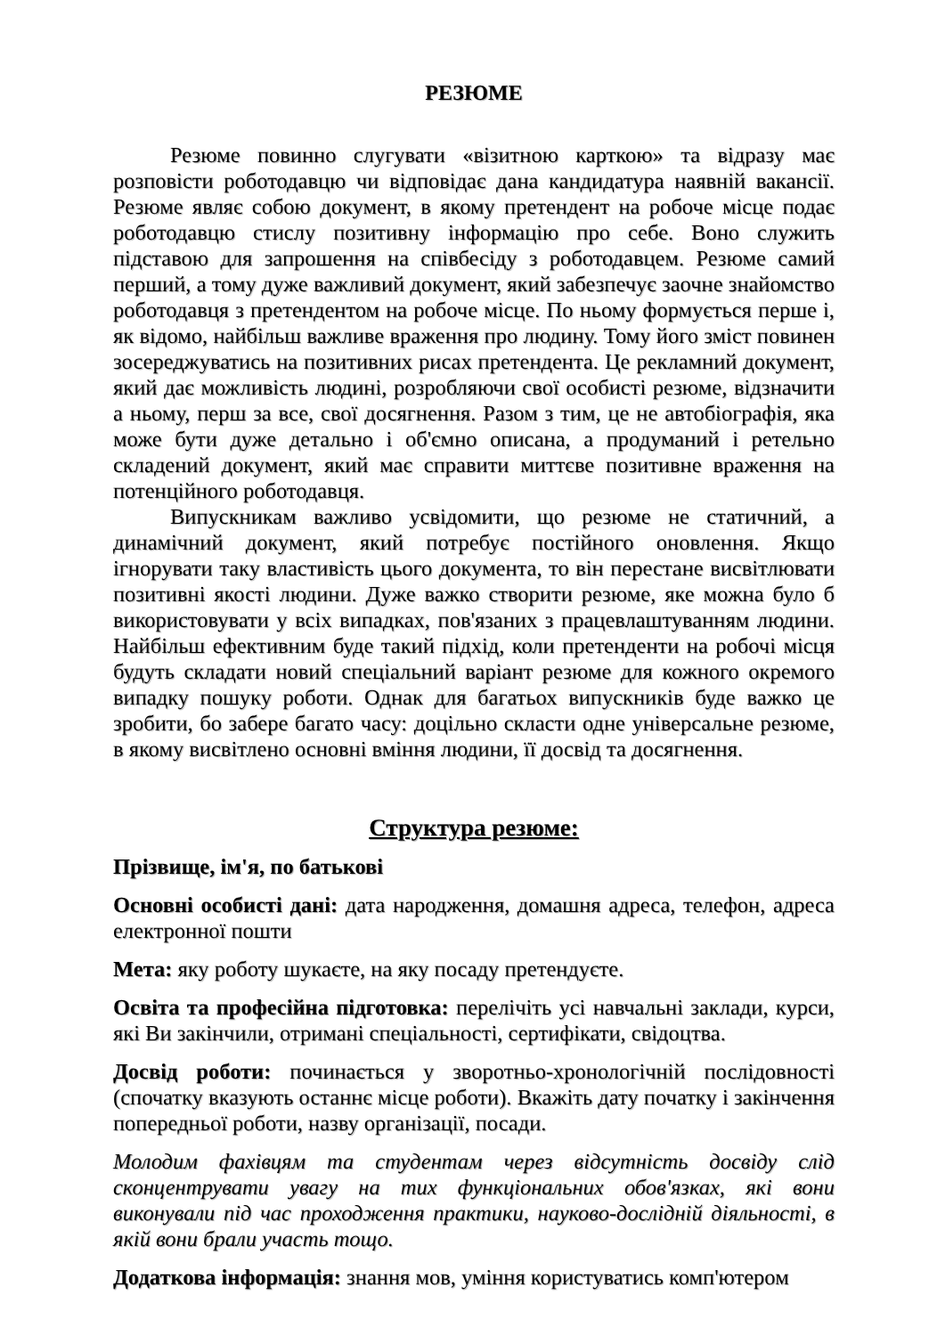РЕЗЮМЕ
Резюме повинно слугувати «візитною карткою» та відразу має розповісти роботодавцю чи відповідає дана кандидатура наявній вакансії. Резюме являє собою документ, в якому претендент на робоче місце подає роботодавцю стислу позитивну інформацію про себе. Воно служить підставою для запрошення на співбесіду з роботодавцем. Резюме самий перший, а тому дуже важливий документ, який забезпечує заочне знайомство роботодавця з претендентом на робоче місце. По ньому формується перше і, як відомо, найбільш важливе враження про людину. Тому його зміст повинен зосереджуватись на позитивних рисах претендента. Це рекламний документ, який дає можливість людині, розробляючи свої особисті резюме, відзначити а ньому, перш за все, свої досягнення. Разом з тим, це не автобіографія, яка може бути дуже детально і об'ємно описана, а продуманий і ретельно складений документ, який має справити миттєве позитивне враження на потенційного роботодавця.
Випускникам важливо усвідомити, що резюме не статичний, а динамічний документ, який потребує постійного оновлення. Якщо ігнорувати таку властивість цього документа, то він перестане висвітлювати позитивні якості людини. Дуже важко створити резюме, яке можна було б використовувати у всіх випадках, пов'язаних з працевлаштуванням людини. Найбільш ефективним буде такий підхід, коли претенденти на робочі місця будуть складати новий спеціальний варіант резюме для кожного окремого випадку пошуку роботи. Однак для багатьох випускників буде важко це зробити, бо забере багато часу: доцільно скласти одне універсальне резюме, в якому висвітлено основні вміння людини, її досвід та досягнення.
Структура резюме:
Прізвище, ім'я, по батькові
Основні особисті дані: дата народження, домашня адреса, телефон, адреса електронної пошти
Мета: яку роботу шукаєте, на яку посаду претендуєте.
Освіта та професійна підготовка: перелічіть усі навчальні заклади, курси, які Ви закінчили, отримані спеціальності, сертифікати, свідоцтва.
Досвід роботи: починається у зворотньо-хронологічній послідовності (спочатку вказують останнє місце роботи). Вкажіть дату початку і закінчення попередньої роботи, назву організації, посади.
Молодим фахівцям та студентам через відсутність досвіду слід сконцентрувати увагу на тих функціональних обов'язках, які вони виконували під час проходження практики, науково-дослідній діяльності, в якій вони брали участь тощо.
Додаткова інформація: знання мов, уміння користуватись комп'ютером